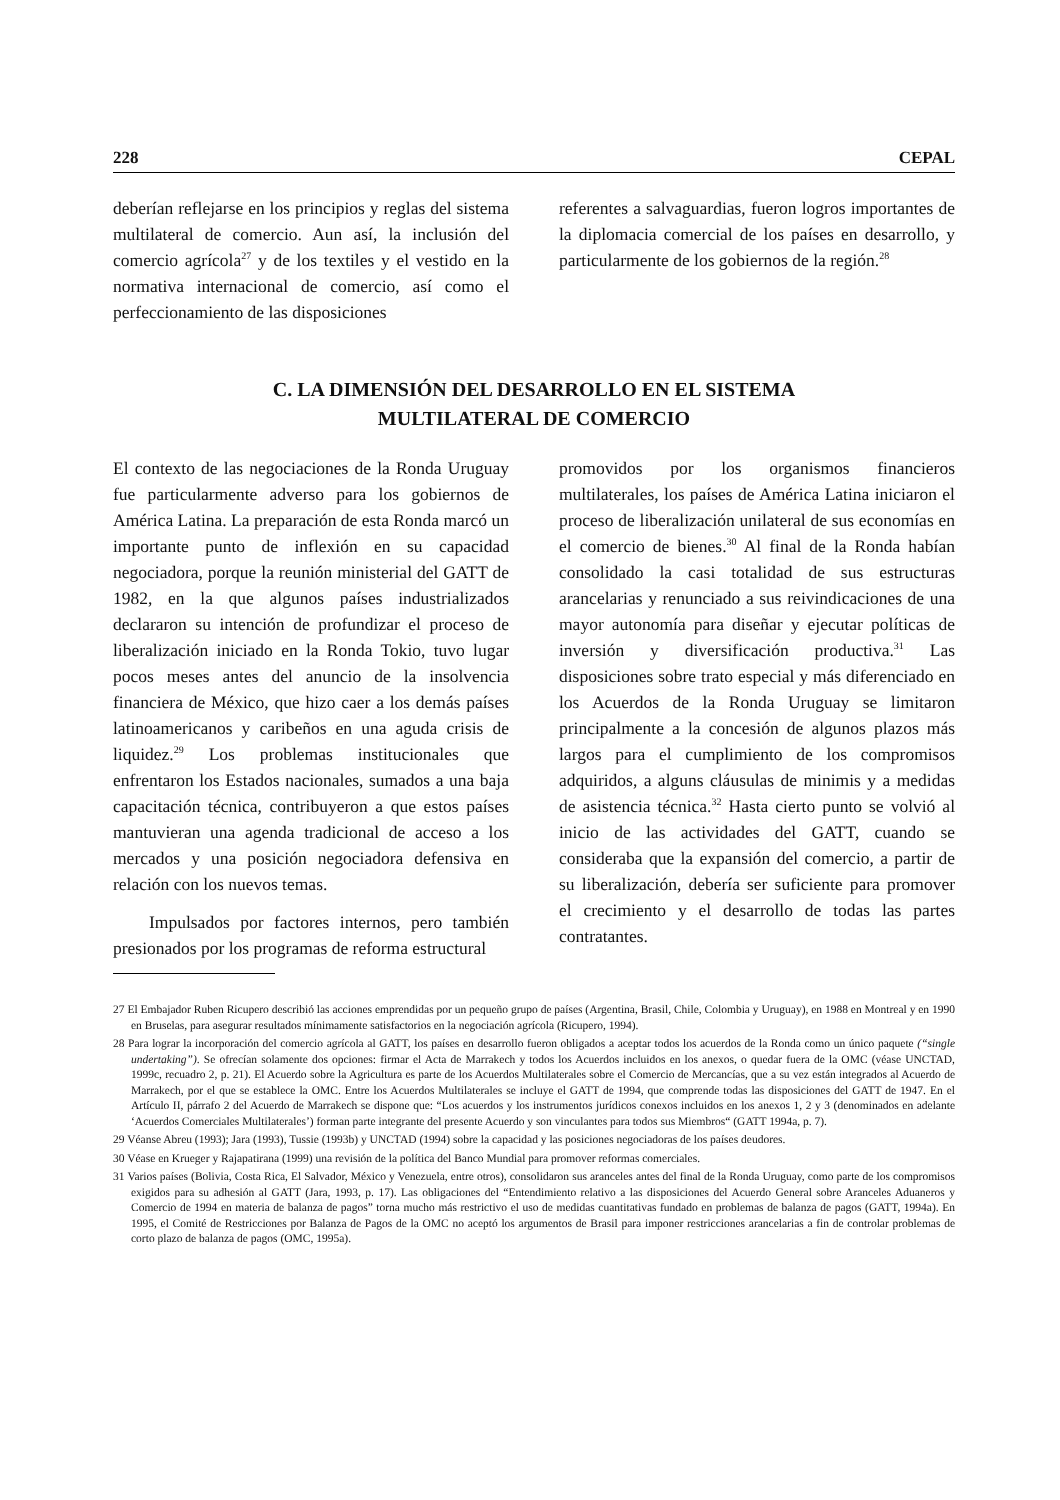228 CEPAL
deberían reflejarse en los principios y reglas del sistema multilateral de comercio. Aun así, la inclusión del comercio agrícola<sup>27</sup> y de los textiles y el vestido en la normativa internacional de comercio, así como el perfeccionamiento de las disposiciones
referentes a salvaguardias, fueron logros importantes de la diplomacia comercial de los países en desarrollo, y particularmente de los gobiernos de la región.<sup>28</sup>
C. LA DIMENSIÓN DEL DESARROLLO EN EL SISTEMA
MULTILATERAL DE COMERCIO
El contexto de las negociaciones de la Ronda Uruguay fue particularmente adverso para los gobiernos de América Latina. La preparación de esta Ronda marcó un importante punto de inflexión en su capacidad negociadora, porque la reunión ministerial del GATT de 1982, en la que algunos países industrializados declararon su intención de profundizar el proceso de liberalización iniciado en la Ronda Tokio, tuvo lugar pocos meses antes del anuncio de la insolvencia financiera de México, que hizo caer a los demás países latinoamericanos y caribeños en una aguda crisis de liquidez.<sup>29</sup> Los problemas institucionales que enfrentaron los Estados nacionales, sumados a una baja capacitación técnica, contribuyeron a que estos países mantuvieran una agenda tradicional de acceso a los mercados y una posición negociadora defensiva en relación con los nuevos temas.
Impulsados por factores internos, pero también presionados por los programas de reforma estructural
promovidos por los organismos financieros multilaterales, los países de América Latina iniciaron el proceso de liberalización unilateral de sus economías en el comercio de bienes.<sup>30</sup> Al final de la Ronda habían consolidado la casi totalidad de sus estructuras arancelarias y renunciado a sus reivindicaciones de una mayor autonomía para diseñar y ejecutar políticas de inversión y diversificación productiva.<sup>31</sup> Las disposiciones sobre trato especial y más diferenciado en los Acuerdos de la Ronda Uruguay se limitaron principalmente a la concesión de algunos plazos más largos para el cumplimiento de los compromisos adquiridos, a alguns cláusulas de minimis y a medidas de asistencia técnica.<sup>32</sup> Hasta cierto punto se volvió al inicio de las actividades del GATT, cuando se consideraba que la expansión del comercio, a partir de su liberalización, debería ser suficiente para promover el crecimiento y el desarrollo de todas las partes contratantes.
27 El Embajador Ruben Ricupero describió las acciones emprendidas por un pequeño grupo de países (Argentina, Brasil, Chile, Colombia y Uruguay), en 1988 en Montreal y en 1990 en Bruselas, para asegurar resultados mínimamente satisfactorios en la negociación agrícola (Ricupero, 1994).
28 Para lograr la incorporación del comercio agrícola al GATT, los países en desarrollo fueron obligados a aceptar todos los acuerdos de la Ronda como un único paquete (“single undertaking”). Se ofrecían solamente dos opciones: firmar el Acta de Marrakech y todos los Acuerdos incluidos en los anexos, o quedar fuera de la OMC (véase UNCTAD, 1999c, recuadro 2, p. 21). El Acuerdo sobre la Agricultura es parte de los Acuerdos Multilaterales sobre el Comercio de Mercancías, que a su vez están integrados al Acuerdo de Marrakech, por el que se establece la OMC. Entre los Acuerdos Multilaterales se incluye el GATT de 1994, que comprende todas las disposiciones del GATT de 1947. En el Artículo II, párrafo 2 del Acuerdo de Marrakech se dispone que: “Los acuerdos y los instrumentos jurídicos conexos incluidos en los anexos 1, 2 y 3 (denominados en adelante ‘Acuerdos Comerciales Multilaterales’) forman parte integrante del presente Acuerdo y son vinculantes para todos sus Miembros“ (GATT 1994a, p. 7).
29 Véanse Abreu (1993); Jara (1993), Tussie (1993b) y UNCTAD (1994) sobre la capacidad y las posiciones negociadoras de los países deudores.
30 Véase en Krueger y Rajapatirana (1999) una revisión de la política del Banco Mundial para promover reformas comerciales.
31 Varios países (Bolivia, Costa Rica, El Salvador, México y Venezuela, entre otros), consolidaron sus aranceles antes del final de la Ronda Uruguay, como parte de los compromisos exigidos para su adhesión al GATT (Jara, 1993, p. 17). Las obligaciones del “Entendimiento relativo a las disposiciones del Acuerdo General sobre Aranceles Aduaneros y Comercio de 1994 en materia de balanza de pagos” torna mucho más restrictivo el uso de medidas cuantitativas fundado en problemas de balanza de pagos (GATT, 1994a). En 1995, el Comité de Restricciones por Balanza de Pagos de la OMC no aceptó los argumentos de Brasil para imponer restricciones arancelarias a fin de controlar problemas de corto plazo de balanza de pagos (OMC, 1995a).